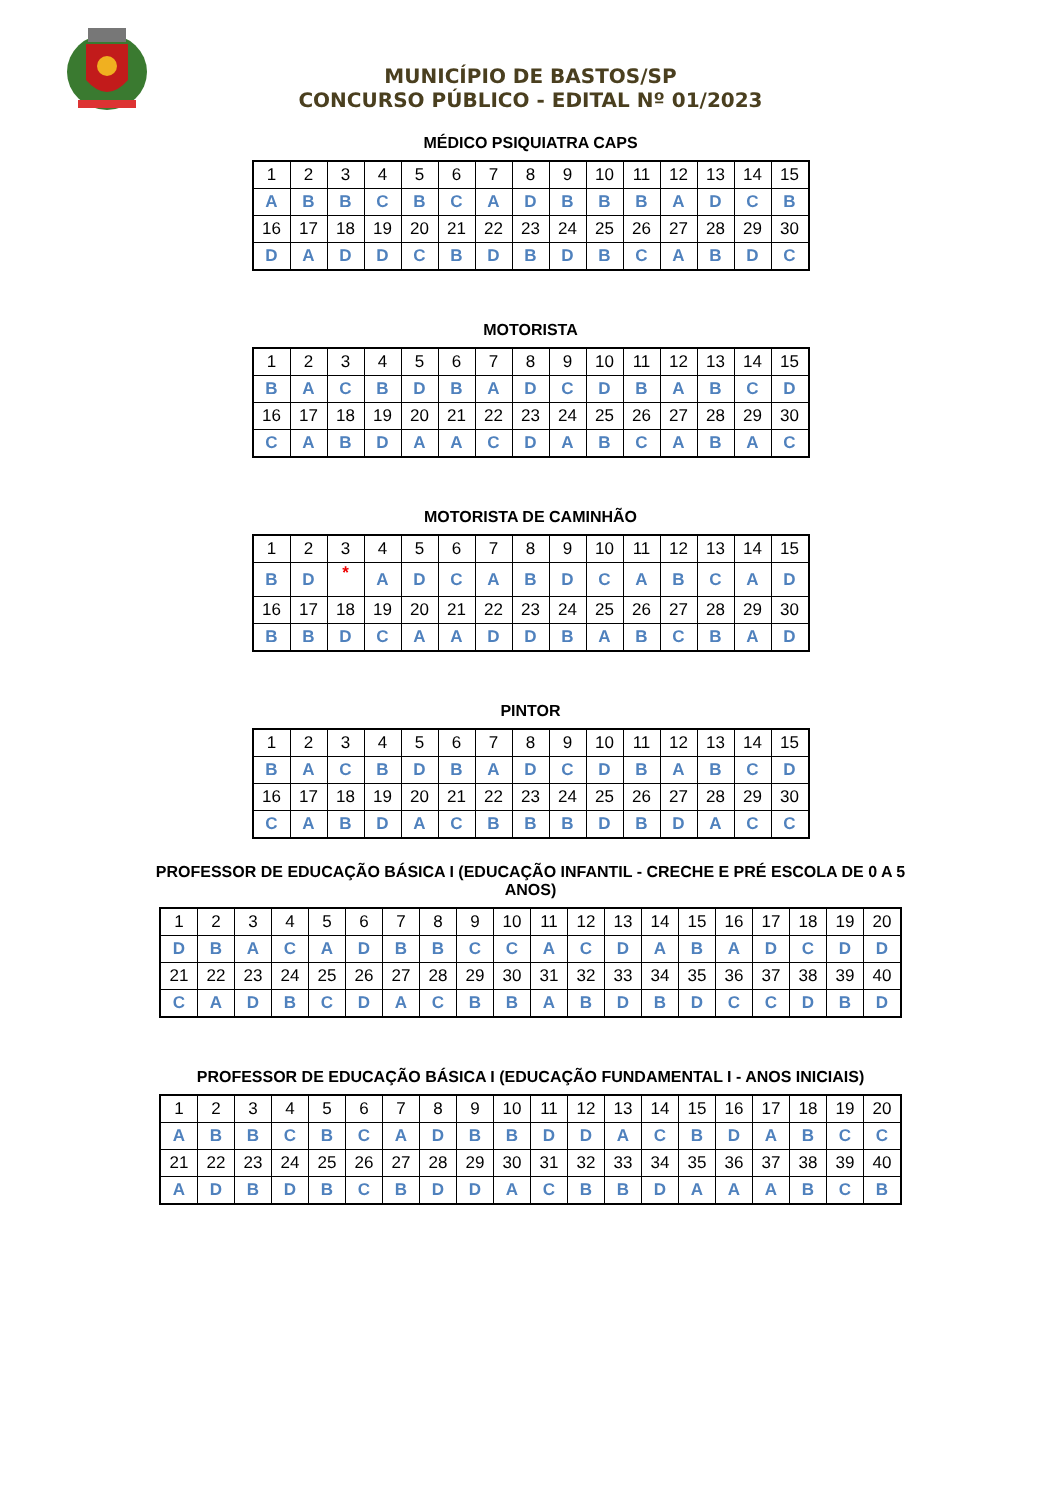MUNICÍPIO DE BASTOS/SP
CONCURSO PÚBLICO - EDITAL Nº 01/2023
MÉDICO PSIQUIATRA CAPS
| 1 | 2 | 3 | 4 | 5 | 6 | 7 | 8 | 9 | 10 | 11 | 12 | 13 | 14 | 15 |
| A | B | B | C | B | C | A | D | B | B | B | A | D | C | B |
| 16 | 17 | 18 | 19 | 20 | 21 | 22 | 23 | 24 | 25 | 26 | 27 | 28 | 29 | 30 |
| D | A | D | D | C | B | D | B | D | B | C | A | B | D | C |
MOTORISTA
| 1 | 2 | 3 | 4 | 5 | 6 | 7 | 8 | 9 | 10 | 11 | 12 | 13 | 14 | 15 |
| B | A | C | B | D | B | A | D | C | D | B | A | B | C | D |
| 16 | 17 | 18 | 19 | 20 | 21 | 22 | 23 | 24 | 25 | 26 | 27 | 28 | 29 | 30 |
| C | A | B | D | A | A | C | D | A | B | C | A | B | A | C |
MOTORISTA DE CAMINHÃO
| 1 | 2 | 3 | 4 | 5 | 6 | 7 | 8 | 9 | 10 | 11 | 12 | 13 | 14 | 15 |
| B | D | * | A | D | C | A | B | D | C | A | B | C | A | D |
| 16 | 17 | 18 | 19 | 20 | 21 | 22 | 23 | 24 | 25 | 26 | 27 | 28 | 29 | 30 |
| B | B | D | C | A | A | D | D | B | A | B | C | B | A | D |
PINTOR
| 1 | 2 | 3 | 4 | 5 | 6 | 7 | 8 | 9 | 10 | 11 | 12 | 13 | 14 | 15 |
| B | A | C | B | D | B | A | D | C | D | B | A | B | C | D |
| 16 | 17 | 18 | 19 | 20 | 21 | 22 | 23 | 24 | 25 | 26 | 27 | 28 | 29 | 30 |
| C | A | B | D | A | C | B | B | B | D | B | D | A | C | C |
PROFESSOR DE EDUCAÇÃO BÁSICA I (EDUCAÇÃO INFANTIL - CRECHE E PRÉ ESCOLA DE 0 A 5
ANOS)
| 1 | 2 | 3 | 4 | 5 | 6 | 7 | 8 | 9 | 10 | 11 | 12 | 13 | 14 | 15 | 16 | 17 | 18 | 19 | 20 |
| D | B | A | C | A | D | B | B | C | C | A | C | D | A | B | A | D | C | D | D |
| 21 | 22 | 23 | 24 | 25 | 26 | 27 | 28 | 29 | 30 | 31 | 32 | 33 | 34 | 35 | 36 | 37 | 38 | 39 | 40 |
| C | A | D | B | C | D | A | C | B | B | A | B | D | B | D | C | C | D | B | D |
PROFESSOR DE EDUCAÇÃO BÁSICA I (EDUCAÇÃO FUNDAMENTAL I - ANOS INICIAIS)
| 1 | 2 | 3 | 4 | 5 | 6 | 7 | 8 | 9 | 10 | 11 | 12 | 13 | 14 | 15 | 16 | 17 | 18 | 19 | 20 |
| A | B | B | C | B | C | A | D | B | B | D | D | A | C | B | D | A | B | C | C |
| 21 | 22 | 23 | 24 | 25 | 26 | 27 | 28 | 29 | 30 | 31 | 32 | 33 | 34 | 35 | 36 | 37 | 38 | 39 | 40 |
| A | D | B | D | B | C | B | D | D | A | C | B | B | D | A | A | A | B | C | B |